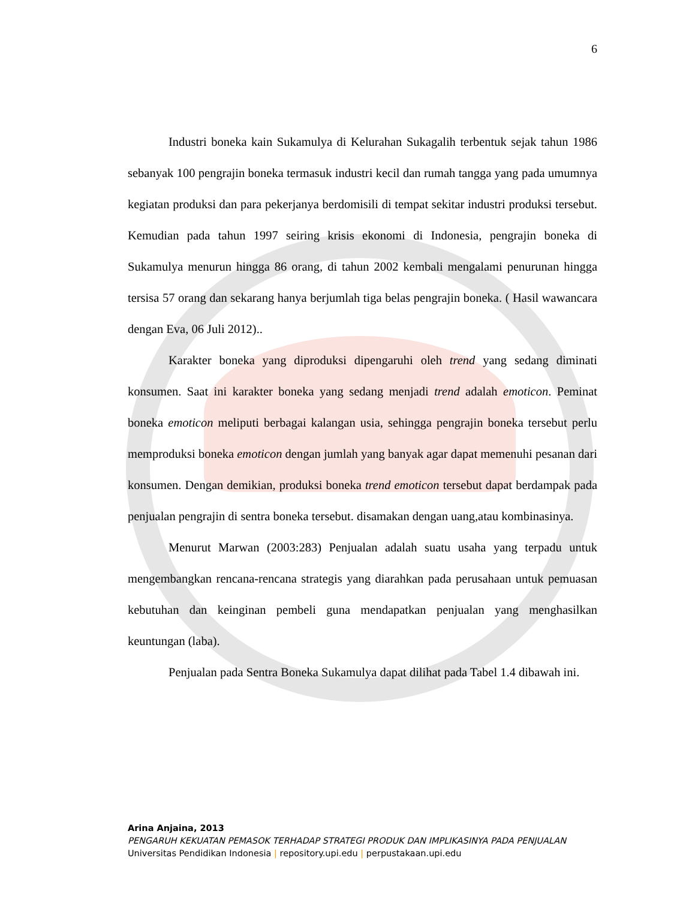6
Industri boneka kain Sukamulya di Kelurahan Sukagalih terbentuk sejak tahun 1986 sebanyak 100 pengrajin boneka termasuk industri kecil dan rumah tangga yang pada umumnya kegiatan produksi dan para pekerjanya berdomisili di tempat sekitar industri produksi tersebut. Kemudian pada tahun 1997 seiring krisis ekonomi di Indonesia, pengrajin boneka di Sukamulya menurun hingga 86 orang, di tahun 2002 kembali mengalami penurunan hingga tersisa 57 orang dan sekarang hanya berjumlah tiga belas pengrajin boneka. ( Hasil wawancara dengan Eva, 06 Juli 2012)..
Karakter boneka yang diproduksi dipengaruhi oleh trend yang sedang diminati konsumen. Saat ini karakter boneka yang sedang menjadi trend adalah emoticon. Peminat boneka emoticon meliputi berbagai kalangan usia, sehingga pengrajin boneka tersebut perlu memproduksi boneka emoticon dengan jumlah yang banyak agar dapat memenuhi pesanan dari konsumen. Dengan demikian, produksi boneka trend emoticon tersebut dapat berdampak pada penjualan pengrajin di sentra boneka tersebut. disamakan dengan uang,atau kombinasinya.
Menurut Marwan (2003:283) Penjualan adalah suatu usaha yang terpadu untuk mengembangkan rencana-rencana strategis yang diarahkan pada perusahaan untuk pemuasan kebutuhan dan keinginan pembeli guna mendapatkan penjualan yang menghasilkan keuntungan (laba).
Penjualan pada Sentra Boneka Sukamulya dapat dilihat pada Tabel 1.4 dibawah ini.
Arina Anjaina, 2013
PENGARUH KEKUATAN PEMASOK TERHADAP STRATEGI PRODUK DAN IMPLIKASINYA PADA PENJUALAN
Universitas Pendidikan Indonesia | repository.upi.edu | perpustakaan.upi.edu